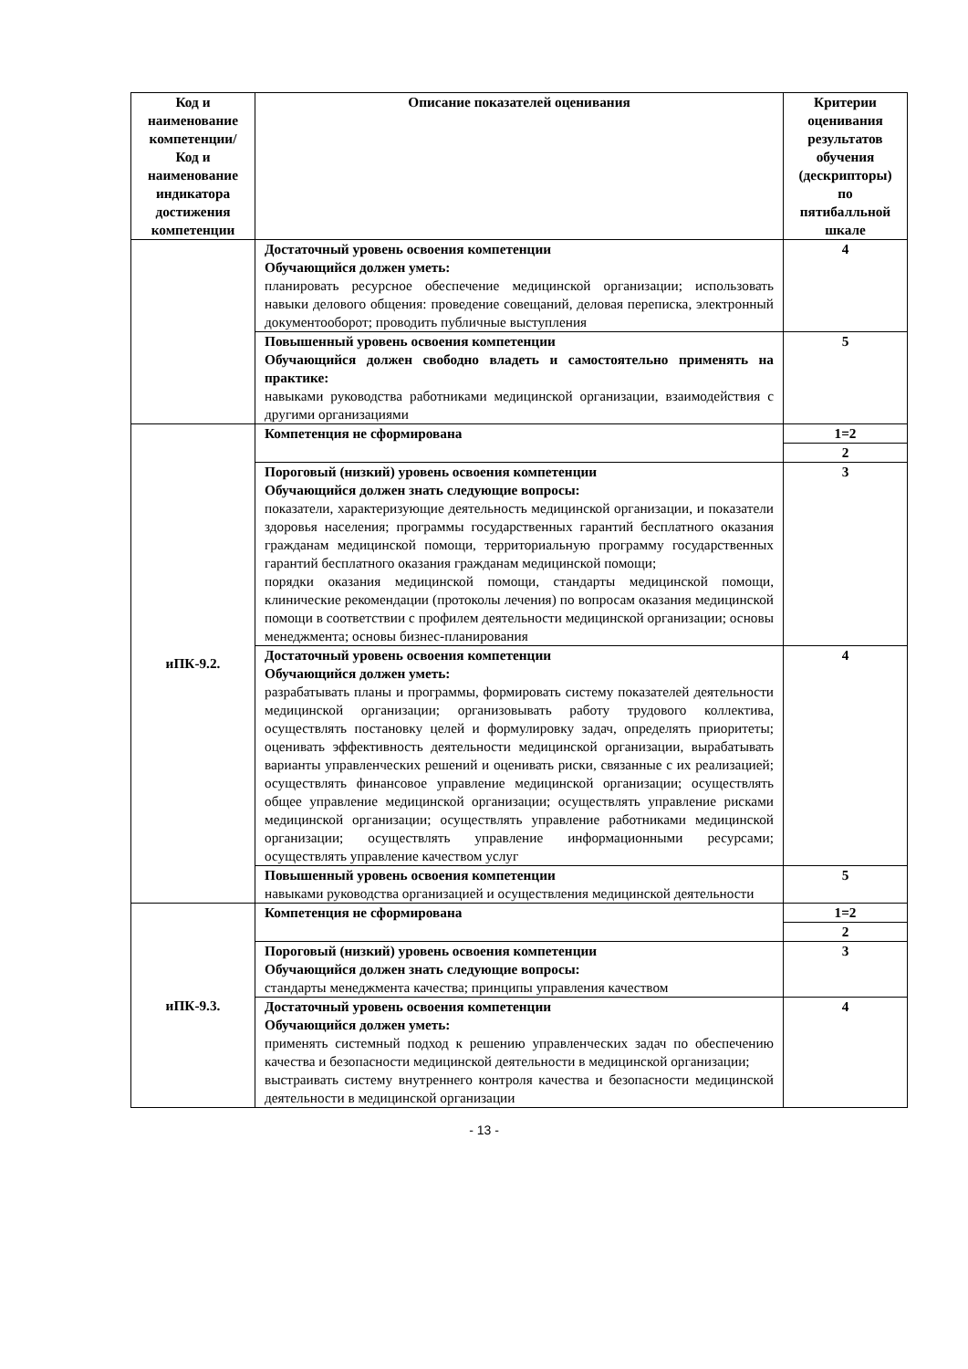| Код и наименование компетенции/ Код и наименование индикатора достижения компетенции | Описание показателей оценивания | Критерии оценивания результатов обучения (дескрипторы) по пятибалльной шкале |
| --- | --- | --- |
| | Достаточный уровень освоения компетенции Обучающийся должен уметь: планировать ресурсное обеспечение медицинской организации; использовать навыки делового общения: проведение совещаний, деловая переписка, электронный документооборот; проводить публичные выступления | 4 |
| | Повышенный уровень освоения компетенции Обучающийся должен свободно владеть и самостоятельно применять на практике: навыками руководства работниками медицинской организации, взаимодействия с другими организациями | 5 |
| иПК-9.2. | Компетенция не сформирована | 1=2 |
| | | 2 |
| | Пороговый (низкий) уровень освоения компетенции Обучающийся должен знать следующие вопросы: показатели, характеризующие деятельность медицинской организации, и показатели здоровья населения; программы государственных гарантий бесплатного оказания гражданам медицинской помощи, территориальную программу государственных гарантий бесплатного оказания гражданам медицинской помощи; порядки оказания медицинской помощи, стандарты медицинской помощи, клинические рекомендации (протоколы лечения) по вопросам оказания медицинской помощи в соответствии с профилем деятельности медицинской организации; основы менеджмента; основы бизнес-планирования | 3 |
| | Достаточный уровень освоения компетенции Обучающийся должен уметь: разрабатывать планы и программы, формировать систему показателей деятельности медицинской организации; организовывать работу трудового коллектива, осуществлять постановку целей и формулировку задач, определять приоритеты; оценивать эффективность деятельности медицинской организации, вырабатывать варианты управленческих решений и оценивать риски, связанные с их реализацией; осуществлять финансовое управление медицинской организации; осуществлять общее управление медицинской организации; осуществлять управление рисками медицинской организации; осуществлять управление работниками медицинской организации; осуществлять управление информационными ресурсами; осуществлять управление качеством услуг | 4 |
| | Повышенный уровень освоения компетенции навыками руководства организацией и осуществления медицинской деятельности | 5 |
| иПК-9.3. | Компетенция не сформирована | 1=2 |
| | | 2 |
| | Пороговый (низкий) уровень освоения компетенции Обучающийся должен знать следующие вопросы: стандарты менеджмента качества; принципы управления качеством | 3 |
| | Достаточный уровень освоения компетенции Обучающийся должен уметь: применять системный подход к решению управленческих задач по обеспечению качества и безопасности медицинской деятельности в медицинской организации; выстраивать систему внутреннего контроля качества и безопасности медицинской деятельности в медицинской организации | 4 |
- 13 -